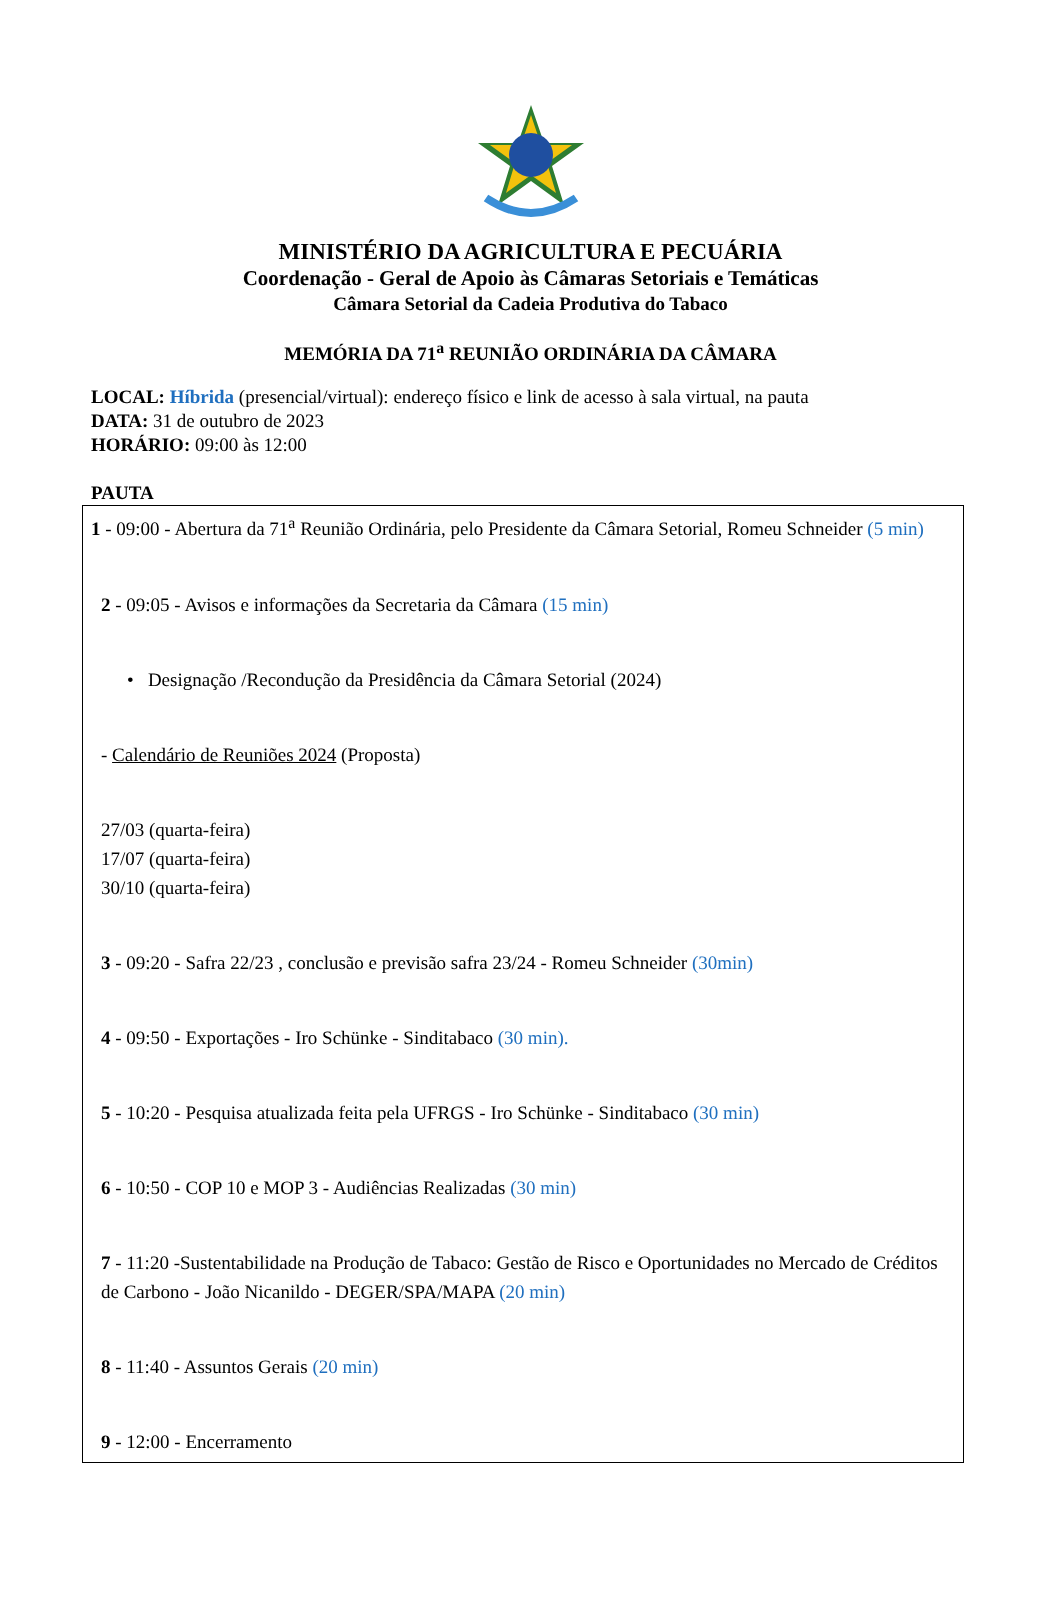MINISTÉRIO DA AGRICULTURA E PECUÁRIA
Coordenação - Geral de Apoio às Câmaras Setoriais e Temáticas
Câmara Setorial da Cadeia Produtiva do Tabaco
MEMÓRIA DA 71<sup>a</sup> REUNIÃO ORDINÁRIA DA CÂMARA
LOCAL: Híbrida (presencial/virtual): endereço físico e link de acesso à sala virtual, na pauta
DATA: 31 de outubro de 2023
HORÁRIO: 09:00 às 12:00
PAUTA
1 - 09:00 - Abertura da 71<sup>a</sup> Reunião Ordinária, pelo Presidente da Câmara Setorial, Romeu Schneider (5 min)
2 - 09:05 - Avisos e informações da Secretaria da Câmara (15 min)
• Designação /Recondução da Presidência da Câmara Setorial (2024)
- Calendário de Reuniões 2024 (Proposta)
27/03 (quarta-feira)
17/07 (quarta-feira)
30/10 (quarta-feira)
3 - 09:20 - Safra 22/23 , conclusão e previsão safra 23/24 - Romeu Schneider (30min)
4 - 09:50 - Exportações - Iro Schünke - Sinditabaco (30 min).
5 - 10:20 - Pesquisa atualizada feita pela UFRGS - Iro Schünke - Sinditabaco (30 min)
6 - 10:50 - COP 10 e MOP 3 - Audiências Realizadas (30 min)
7 - 11:20 -Sustentabilidade na Produção de Tabaco: Gestão de Risco e Oportunidades no Mercado de Créditos de Carbono - João Nicanildo - DEGER/SPA/MAPA (20 min)
8 - 11:40 - Assuntos Gerais (20 min)
9 - 12:00 - Encerramento